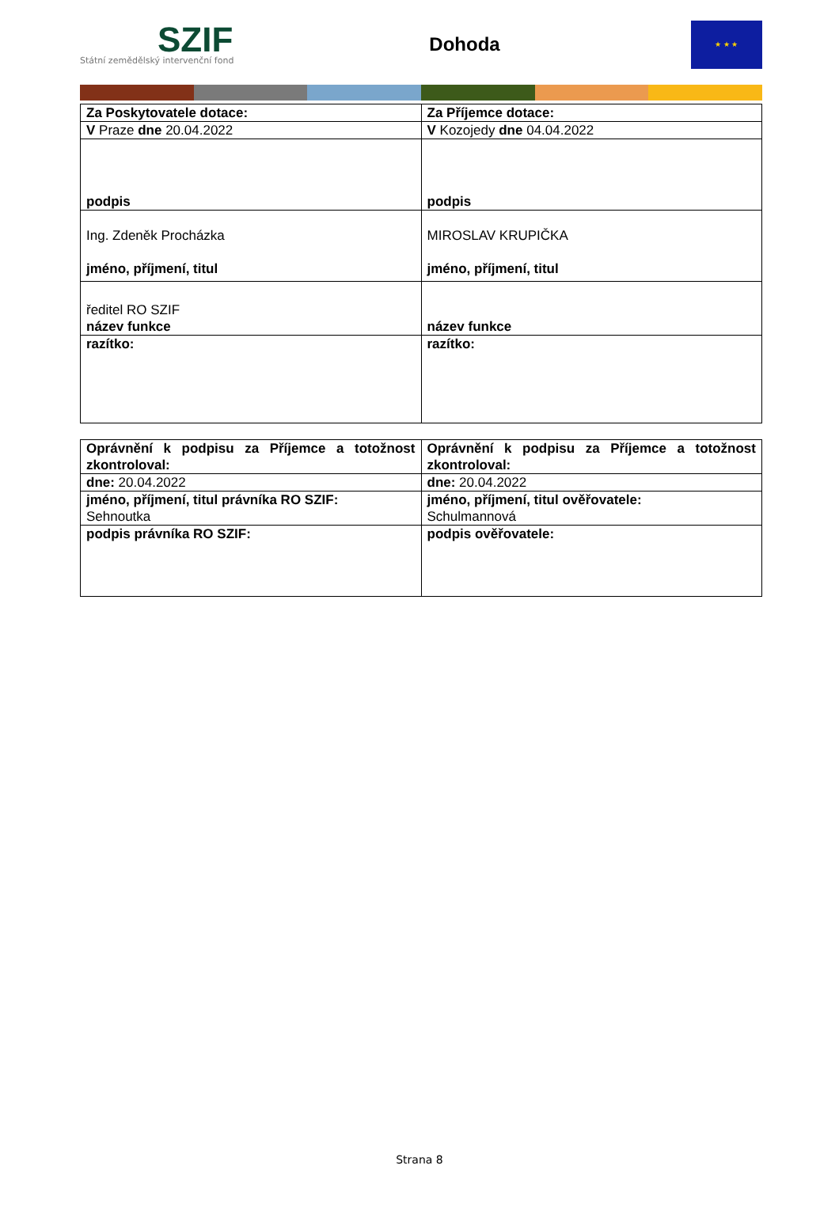SZIF
Státní zemědělský intervenční fond
Dohoda
★ ★ ★
| Za Poskytovatele dotace: | Za Příjemce dotace: |
| V Praze dne 20.04.2022 | V Kozojedy dne 04.04.2022 |
| podpis | podpis |
| Ing. Zdeněk Procházka jméno, příjmení, titul | MIROSLAV KRUPIČKA jméno, příjmení, titul |
| ředitel RO SZIF název funkce | název funkce |
| razítko: | razítko: |
| Oprávnění k podpisu za Příjemce a totožnost zkontroloval: | Oprávnění k podpisu za Příjemce a totožnost zkontroloval: |
| dne: 20.04.2022 | dne: 20.04.2022 |
| jméno, příjmení, titul právníka RO SZIF: Sehnoutka | jméno, příjmení, titul ověřovatele: Schulmannová |
| podpis právníka RO SZIF: | podpis ověřovatele: |
Strana 8